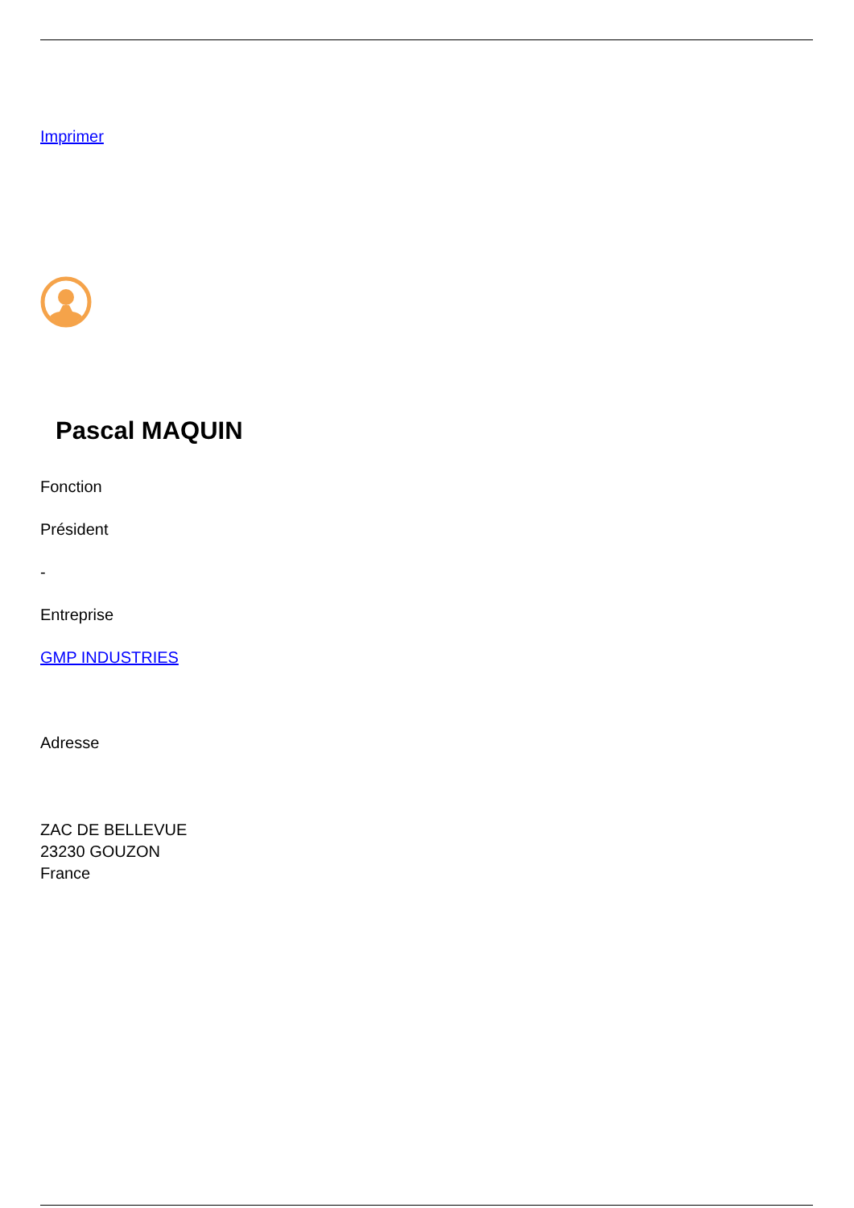Imprimer
Pascal MAQUIN
Fonction
Président
-
Entreprise
GMP INDUSTRIES
Adresse
ZAC DE BELLEVUE
23230 GOUZON
France